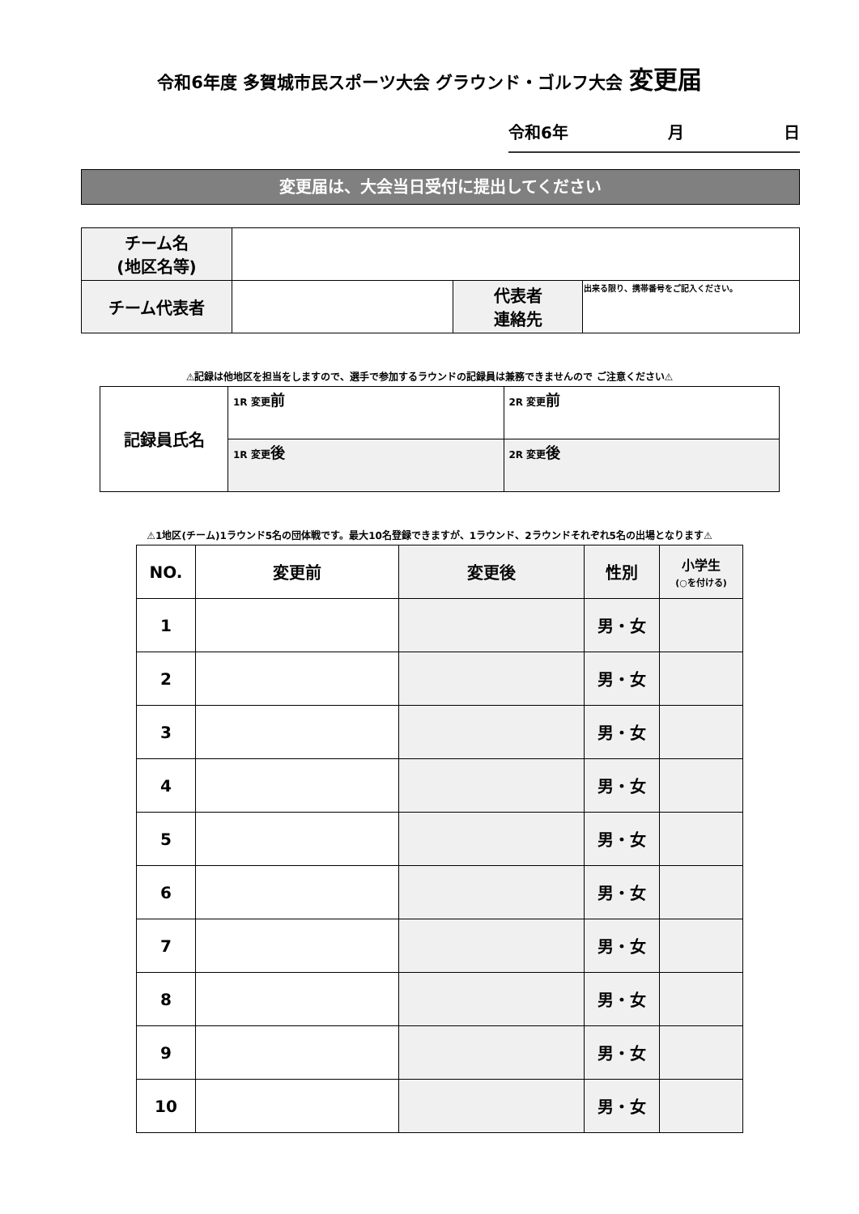令和6年度 多賀城市民スポーツ大会 グラウンド・ゴルフ大会 変更届
令和6年 月 日
変更届は、大会当日受付に提出してください
| チーム名 (地区名等) | | | |
| チーム代表者 | | 代表者 連絡先 | 出来る限り、携帯番号をご記入ください。 |
⚠記録は他地区を担当をしますので、選手で参加するラウンドの記録員は兼務できませんので ご注意ください⚠
| 記録員氏名 | 1R 変更 前 | 2R 変更 前 |
| | 1R 変更 後 | 2R 変更 後 |
⚠1地区(チーム)1ラウンド5名の団体戦です。最大10名登録できますが、1ラウンド、2ラウンドそれぞれ5名の出場となります⚠
| NO. | 変更前 | 変更後 | 性別 | 小学生 (○を付ける) |
| --- | --- | --- | --- | --- |
| 1 | | | 男・女 | |
| 2 | | | 男・女 | |
| 3 | | | 男・女 | |
| 4 | | | 男・女 | |
| 5 | | | 男・女 | |
| 6 | | | 男・女 | |
| 7 | | | 男・女 | |
| 8 | | | 男・女 | |
| 9 | | | 男・女 | |
| 10 | | | 男・女 | |